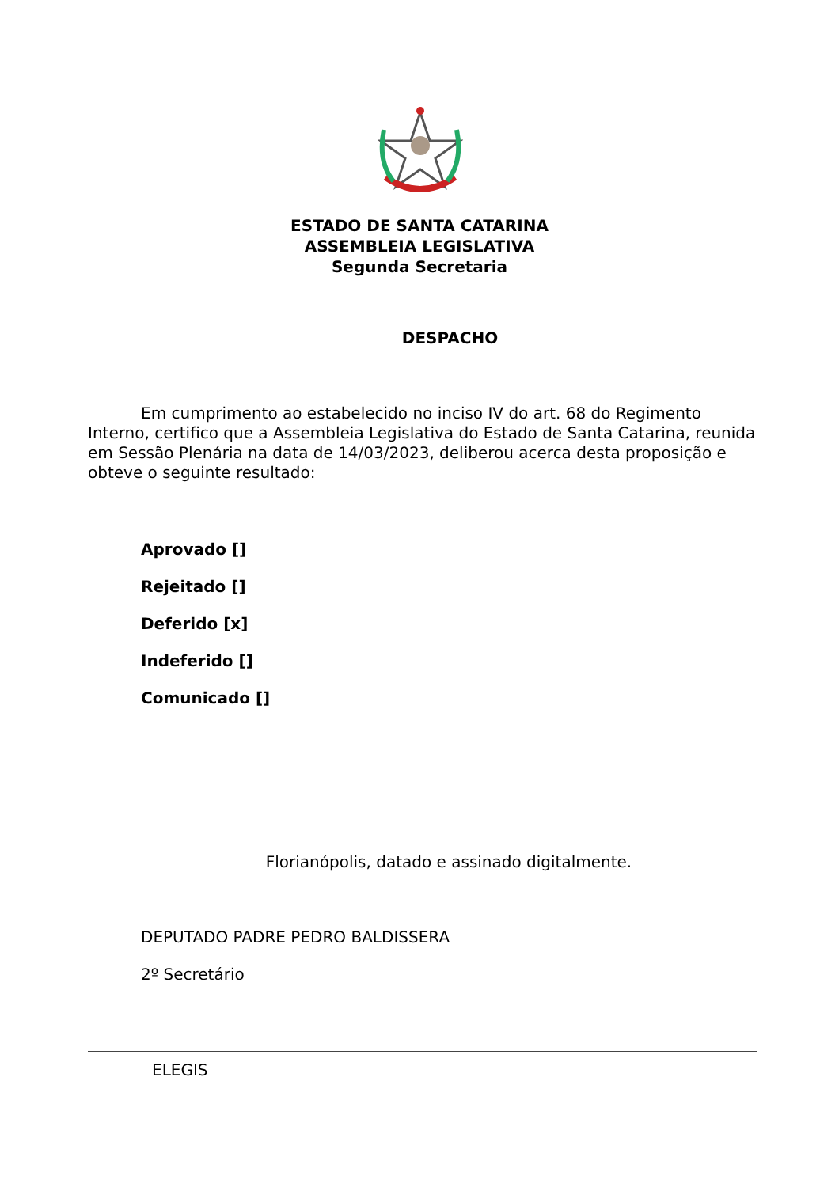ESTADO DE SANTA CATARINA
ASSEMBLEIA LEGISLATIVA
Segunda Secretaria
DESPACHO
Em cumprimento ao estabelecido no inciso IV do art. 68 do Regimento Interno, certifico que a Assembleia Legislativa do Estado de Santa Catarina, reunida em Sessão Plenária na data de 14/03/2023, deliberou acerca desta proposição e obteve o seguinte resultado:
Aprovado []
Rejeitado []
Deferido [x]
Indeferido []
Comunicado []
Florianópolis, datado e assinado digitalmente.
DEPUTADO PADRE PEDRO BALDISSERA
2º Secretário
ELEGIS